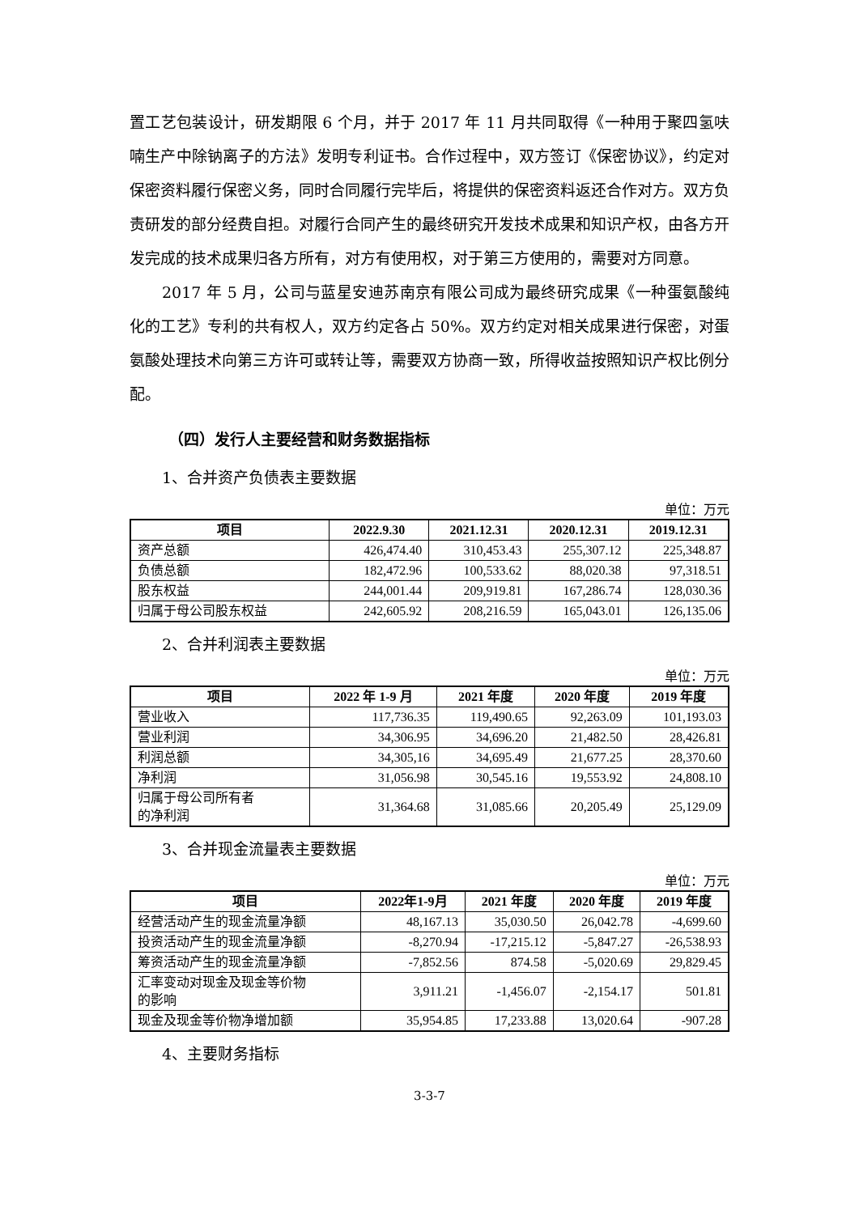置工艺包装设计，研发期限 6 个月，并于 2017 年 11 月共同取得《一种用于聚四氢呋喃生产中除钠离子的方法》发明专利证书。合作过程中，双方签订《保密协议》，约定对保密资料履行保密义务，同时合同履行完毕后，将提供的保密资料返还合作对方。双方负责研发的部分经费自担。对履行合同产生的最终研究开发技术成果和知识产权，由各方开发完成的技术成果归各方所有，对方有使用权，对于第三方使用的，需要对方同意。
2017 年 5 月，公司与蓝星安迪苏南京有限公司成为最终研究成果《一种蛋氨酸纯化的工艺》专利的共有权人，双方约定各占 50%。双方约定对相关成果进行保密，对蛋氨酸处理技术向第三方许可或转让等，需要双方协商一致，所得收益按照知识产权比例分配。
（四）发行人主要经营和财务数据指标
1、合并资产负债表主要数据
单位：万元
| 项目 | 2022.9.30 | 2021.12.31 | 2020.12.31 | 2019.12.31 |
| --- | --- | --- | --- | --- |
| 资产总额 | 426,474.40 | 310,453.43 | 255,307.12 | 225,348.87 |
| 负债总额 | 182,472.96 | 100,533.62 | 88,020.38 | 97,318.51 |
| 股东权益 | 244,001.44 | 209,919.81 | 167,286.74 | 128,030.36 |
| 归属于母公司股东权益 | 242,605.92 | 208,216.59 | 165,043.01 | 126,135.06 |
2、合并利润表主要数据
单位：万元
| 项目 | 2022 年 1-9 月 | 2021 年度 | 2020 年度 | 2019 年度 |
| --- | --- | --- | --- | --- |
| 营业收入 | 117,736.35 | 119,490.65 | 92,263.09 | 101,193.03 |
| 营业利润 | 34,306.95 | 34,696.20 | 21,482.50 | 28,426.81 |
| 利润总额 | 34,305,16 | 34,695.49 | 21,677.25 | 28,370.60 |
| 净利润 | 31,056.98 | 30,545.16 | 19,553.92 | 24,808.10 |
| 归属于母公司所有者 的净利润 | 31,364.68 | 31,085.66 | 20,205.49 | 25,129.09 |
3、合并现金流量表主要数据
单位：万元
| 项目 | 2022年1-9月 | 2021 年度 | 2020 年度 | 2019 年度 |
| --- | --- | --- | --- | --- |
| 经营活动产生的现金流量净额 | 48,167.13 | 35,030.50 | 26,042.78 | -4,699.60 |
| 投资活动产生的现金流量净额 | -8,270.94 | -17,215.12 | -5,847.27 | -26,538.93 |
| 筹资活动产生的现金流量净额 | -7,852.56 | 874.58 | -5,020.69 | 29,829.45 |
| 汇率变动对现金及现金等价物 的影响 | 3,911.21 | -1,456.07 | -2,154.17 | 501.81 |
| 现金及现金等价物净增加额 | 35,954.85 | 17,233.88 | 13,020.64 | -907.28 |
4、主要财务指标
3-3-7